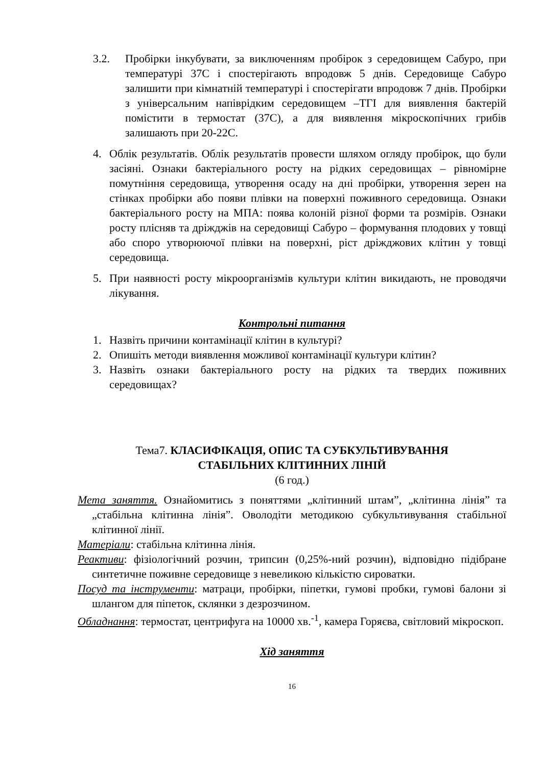3.2. Пробірки інкубувати, за виключенням пробірок з середовищем Сабуро, при температурі 37С і спостерігають впродовж 5 днів. Середовище Сабуро залишити при кімнатній температурі і спостерігати впродовж 7 днів. Пробірки з універсальним напіврідким середовищем –ТГІ для виявлення бактерій помістити в термостат (37С), а для виявлення мікроскопічних грибів залишають при 20-22С.
4. Облік результатів. Облік результатів провести шляхом огляду пробірок, що були засіяні. Ознаки бактеріального росту на рідких середовищах – рівномірне помутніння середовища, утворення осаду на дні пробірки, утворення зерен на стінках пробірки або появи плівки на поверхні поживного середовища. Ознаки бактеріального росту на МПА: поява колоній різної форми та розмірів. Ознаки росту плісняв та дріжджів на середовищі Сабуро – формування плодових у товщі або споро утворюючої плівки на поверхні, ріст дріжджових клітин у товщі середовища.
5. При наявності росту мікроорганізмів культури клітин викидають, не проводячи лікування.
Контрольні питання
1. Назвіть причини контамінації клітин в культурі?
2. Опишіть методи виявлення можливої контамінації культури клітин?
3. Назвіть ознаки бактеріального росту на рідких та твердих поживних середовищах?
Тема7. КЛАСИФІКАЦІЯ, ОПИС ТА СУБКУЛЬТИВУВАННЯ
СТАБІЛЬНИХ КЛІТИННИХ ЛІНІЙ
(6 год.)
Мета заняття. Ознайомитись з поняттями „клітинний штам”, „клітинна лінія” та „стабільна клітинна лінія”. Оволодіти методикою субкультивування стабільної клітинної лінії.
Матеріали: стабільна клітинна лінія.
Реактиви: фізіологічний розчин, трипсин (0,25%-ний розчин), відповідно підібране синтетичне поживне середовище з невеликою кількістю сироватки.
Посуд та інструменти: матраци, пробірки, піпетки, гумові пробки, гумові балони зі шлангом для піпеток, склянки з дезрозчином.
Обладнання: термостат, центрифуга на 10000 хв.<sup>-1</sup>, камера Горяєва, світловий мікроскоп.
Хід заняття
16